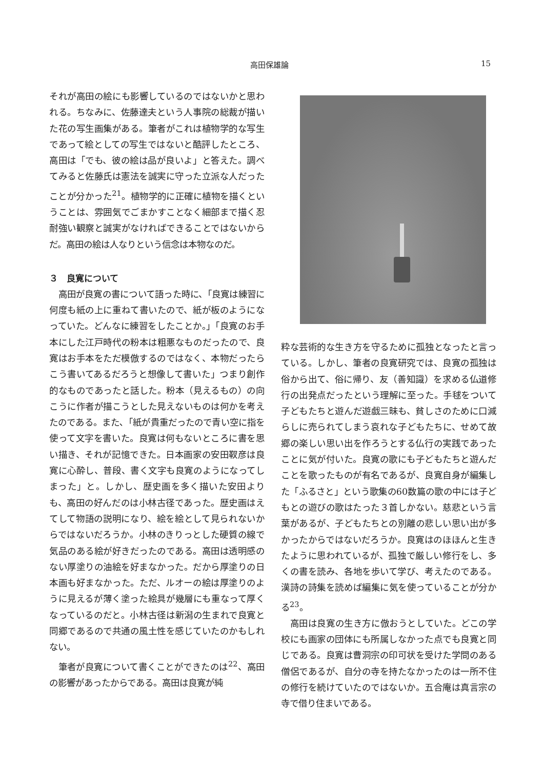高田保雄論 15
それが高田の絵にも影響しているのではないかと思われる。ちなみに、佐藤達夫という人事院の総裁が描いた花の写生画集がある。筆者がこれは植物学的な写生であって絵としての写生ではないと酷評したところ、高田は「でも、彼の絵は品が良いよ」と答えた。調べてみると佐藤氏は憲法を誠実に守った立派な人だったことが分かった<sup>21</sup>。植物学的に正確に植物を描くということは、雰囲気でごまかすことなく細部まで描く忍耐強い観察と誠実がなければできることではないからだ。高田の絵は人なりという信念は本物なのだ。
３　良寛について
高田が良寛の書について語った時に、「良寛は練習に何度も紙の上に重ねて書いたので、紙が板のようになっていた。どんなに練習をしたことか。」「良寛のお手本にした江戸時代の粉本は粗悪なものだったので、良寛はお手本をただ模倣するのではなく、本物だったらこう書いてあるだろうと想像して書いた」つまり創作的なものであったと話した。粉本（見えるもの）の向こうに作者が描こうとした見えないものは何かを考えたのである。また､「紙が貴重だったので青い空に指を使って文字を書いた。良寛は何もないところに書を思い描き、それが記憶できた。日本画家の安田靫彦は良寛に心酔し、普段、書く文字も良寛のようになってしまった」と。しかし、歴史画を多く描いた安田よりも、高田の好んだのは小林古径であった。歴史画はえてして物語の説明になり、絵を絵として見られないからではないだろうか。小林のきりっとした硬質の線で気品のある絵が好きだったのである。高田は透明感のない厚塗りの油絵を好まなかった。だから厚塗りの日本画も好まなかった。ただ、ルオーの絵は厚塗りのように見えるが薄く塗った絵具が幾層にも重なって厚くなっているのだと。小林古径は新潟の生まれで良寛と同郷であるので共通の風土性を感じていたのかもしれない。
筆者が良寛について書くことができたのは<sup>22</sup>、高田の影響があったからである。高田は良寛が純
粋な芸術的な生き方を守るために孤独となったと言っている。しかし、筆者の良寛研究では、良寛の孤独は俗から出て、俗に帰り、友（善知識）を求める仏道修行の出発点だったという理解に至った。手毬をついて子どもたちと遊んだ遊戯三昧も、貧しさのために口減らしに売られてしまう哀れな子どもたちに、せめて故郷の楽しい思い出を作ろうとする仏行の実践であったことに気が付いた。良寛の歌にも子どもたちと遊んだことを歌ったものが有名であるが、良寛自身が編集した「ふるさと」という歌集の60数篇の歌の中には子どもとの遊びの歌はたった３首しかない。慈悲という言葉があるが、子どもたちとの別離の悲しい思い出が多かったからではないだろうか。良寛はのほほんと生きたように思われているが、孤独で厳しい修行をし、多くの書を読み、各地を歩いて学び、考えたのである。漢詩の詩集を読めば編集に気を使っていることが分かる<sup>23</sup>。
高田は良寛の生き方に倣おうとしていた。どこの学校にも画家の団体にも所属しなかった点でも良寛と同じである。良寛は曹洞宗の印可状を受けた学問のある僧侶であるが、自分の寺を持たなかったのは一所不住の修行を続けていたのではないか。五合庵は真言宗の寺で借り住まいである。